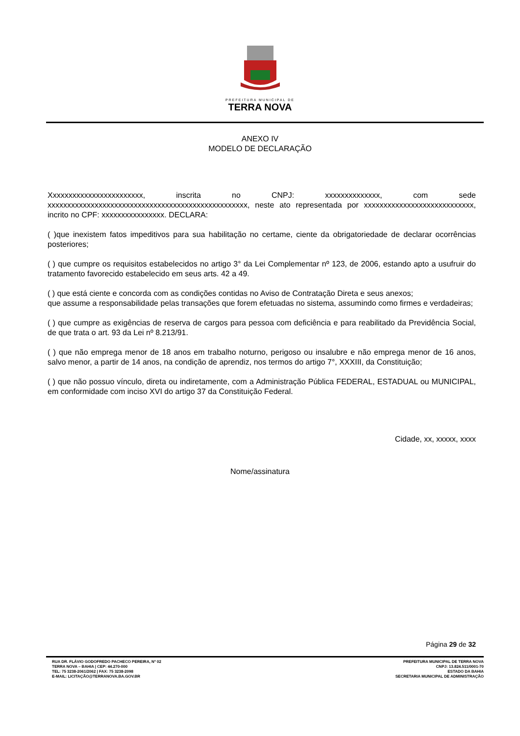PREFEITURA MUNICIPAL DE
TERRA NOVA
ANEXO IV
MODELO DE DECLARAÇÃO
Xxxxxxxxxxxxxxxxxxxxxxxx, inscrita no CNPJ: xxxxxxxxxxxxxx, com sede xxxxxxxxxxxxxxxxxxxxxxxxxxxxxxxxxxxxxxxxxxxxxxxxxxx, neste ato representada por xxxxxxxxxxxxxxxxxxxxxxxxxxxx, incrito no CPF: xxxxxxxxxxxxxxxx. DECLARA:
( )que inexistem fatos impeditivos para sua habilitação no certame, ciente da obrigatoriedade de declarar ocorrências posteriores;
( ) que cumpre os requisitos estabelecidos no artigo 3° da Lei Complementar nº 123, de 2006, estando apto a usufruir do tratamento favorecido estabelecido em seus arts. 42 a 49.
( ) que está ciente e concorda com as condições contidas no Aviso de Contratação Direta e seus anexos;
que assume a responsabilidade pelas transações que forem efetuadas no sistema, assumindo como firmes e verdadeiras;
( ) que cumpre as exigências de reserva de cargos para pessoa com deficiência e para reabilitado da Previdência Social, de que trata o art. 93 da Lei nº 8.213/91.
( ) que não emprega menor de 18 anos em trabalho noturno, perigoso ou insalubre e não emprega menor de 16 anos, salvo menor, a partir de 14 anos, na condição de aprendiz, nos termos do artigo 7°, XXXIII, da Constituição;
( ) que não possuo vínculo, direta ou indiretamente, com a Administração Pública FEDERAL, ESTADUAL ou MUNICIPAL, em conformidade com inciso XVI do artigo 37 da Constituição Federal.
Cidade, xx, xxxxx, xxxx
Nome/assinatura
Página 29 de 32
RUA DR. FLÁVIO GODOFREDO PACHECO PEREIRA, Nº 02
TERRA NOVA – BAHIA | CEP: 44.270-000
TEL: 75 3238-2061/2062 | FAX: 75 3238-2098
E-MAIL: LICITAÇÃO@TERRANOVA.BA.GOV.BR
PREFEITURA MUNICIPAL DE TERRA NOVA
CNPJ: 13.824.511/0001-70
ESTADO DA BAHIA
SECRETARIA MUNICIPAL DE ADMINISTRAÇÃO